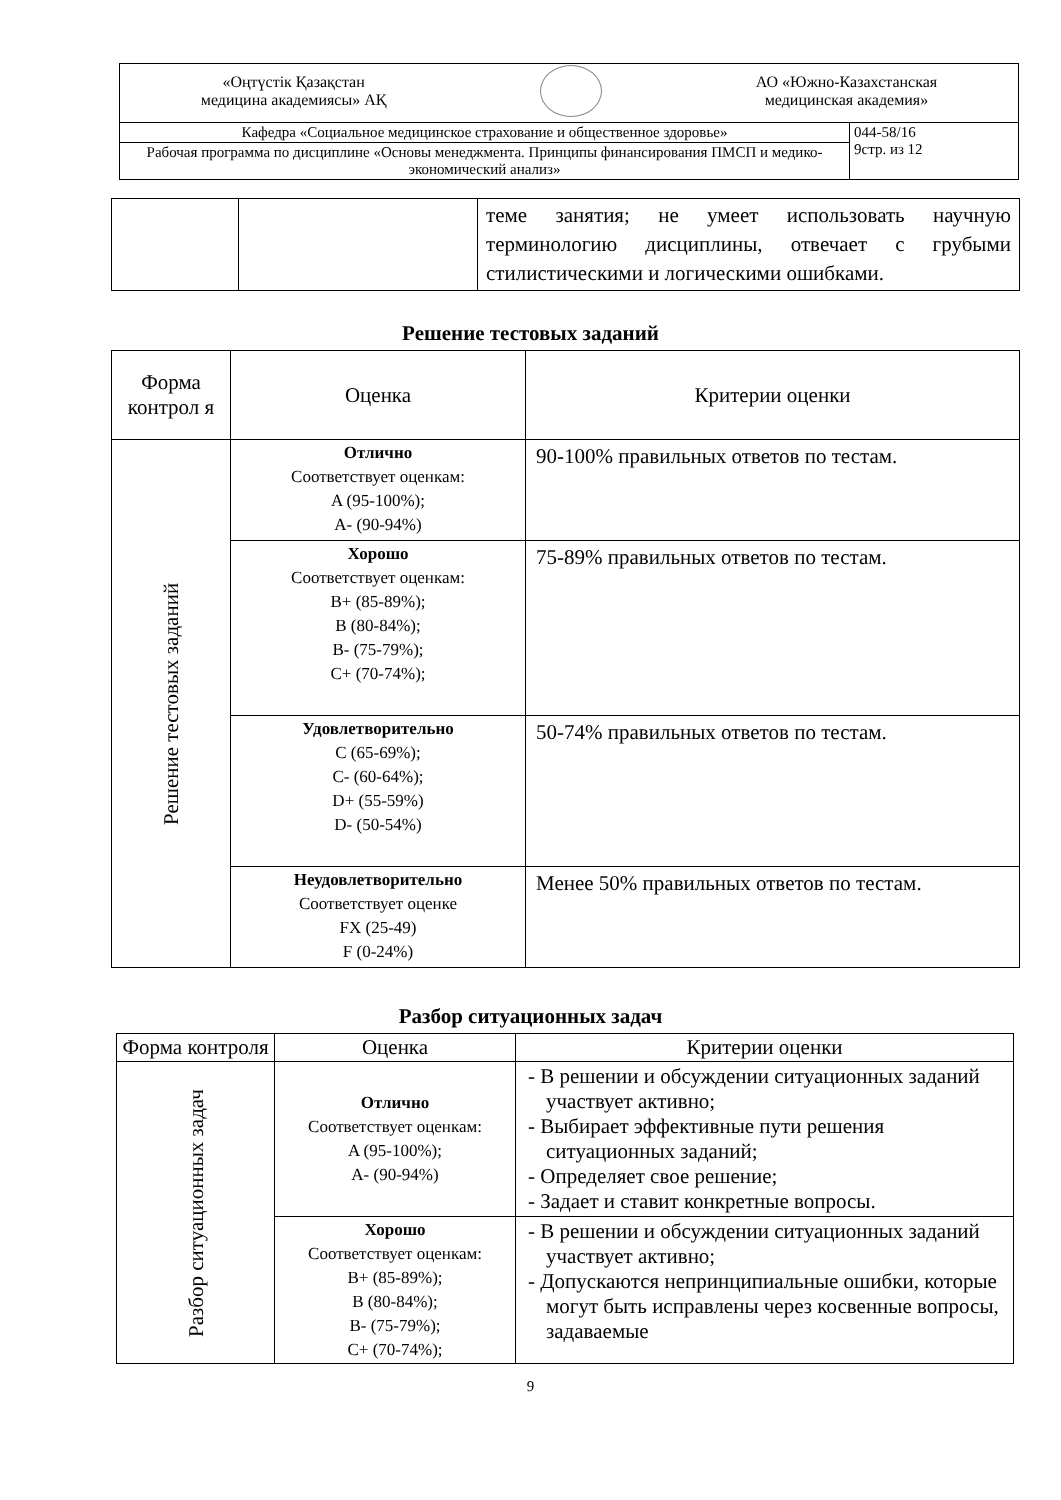| «Оңтүстік Қазақстан медицина академиясы» АҚ АО «Южно-Казахстанская медицинская академия» | |
| Кафедра «Социальное медицинское страхование и общественное здоровье» | 044-58/16 9стр. из 12 |
| Рабочая программа по дисциплине «Основы менеджмента. Принципы финансирования ПМСП и медико-экономический анализ» | |
| | | теме занятия; не умеет использовать научную терминологию дисциплины, отвечает с грубыми стилистическими и логическими ошибками. |
Решение тестовых заданий
| Форма контрол я | Оценка | Критерии оценки |
| Решение тестовых заданий | Отлично Соответствует оценкам: A (95-100%); A- (90-94%) | 90-100% правильных ответов по тестам. |
| | Хорошо Соответствует оценкам: B+ (85-89%); B (80-84%); B- (75-79%); C+ (70-74%); | 75-89% правильных ответов по тестам. |
| | Удовлетворительно C (65-69%); C- (60-64%); D+ (55-59%) D- (50-54%) | 50-74% правильных ответов по тестам. |
| | Неудовлетворительно Соответствует оценке FX (25-49) F (0-24%) | Менее 50% правильных ответов по тестам. |
Разбор ситуационных задач
| Форма контроля | Оценка | Критерии оценки |
| Разбор ситуационных задач | Отлично Соответствует оценкам: A (95-100%); A- (90-94%) | - В решении и обсуждении ситуационных заданий участвует активно; - Выбирает эффективные пути решения ситуационных заданий; - Определяет свое решение; - Задает и ставит конкретные вопросы. |
| | Хорошо Соответствует оценкам: B+ (85-89%); B (80-84%); B- (75-79%); C+ (70-74%); | - В решении и обсуждении ситуационных заданий участвует активно; - Допускаются непринципиальные ошибки, которые могут быть исправлены через косвенные вопросы, задаваемые |
9